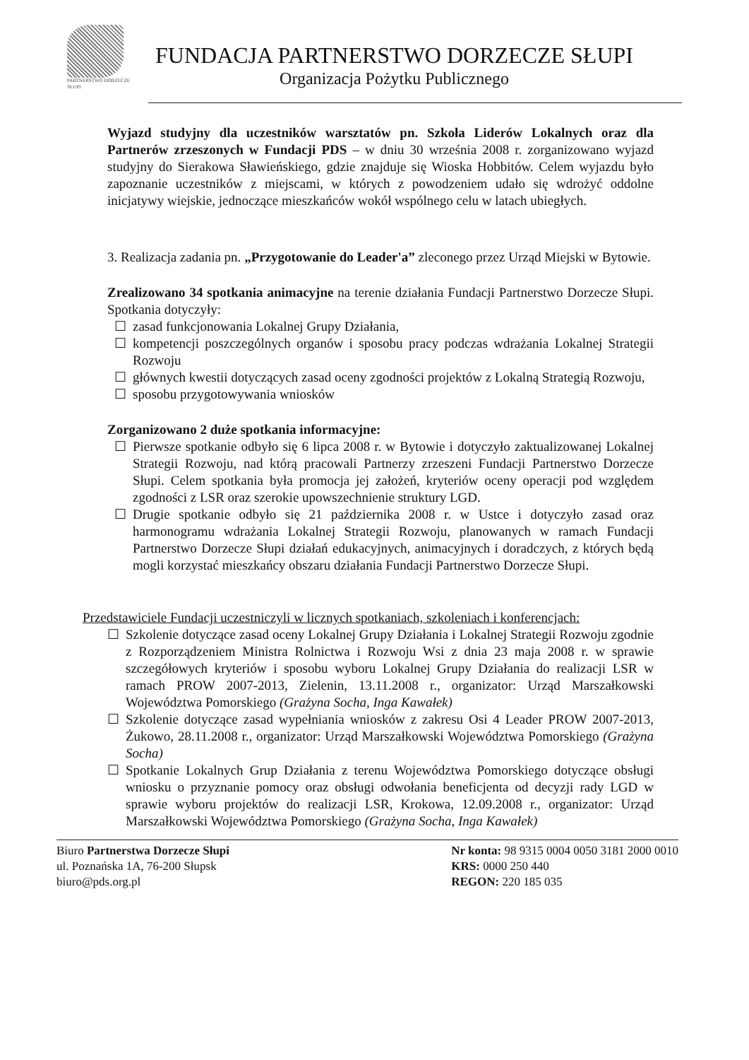PARTNERSTWO DORZECZE SŁUPI
FUNDACJA PARTNERSTWO DORZECZE SŁUPI
Organizacja Pożytku Publicznego
Wyjazd studyjny dla uczestników warsztatów pn. Szkoła Liderów Lokalnych oraz dla Partnerów zrzeszonych w Fundacji PDS – w dniu 30 września 2008 r. zorganizowano wyjazd studyjny do Sierakowa Sławieńskiego, gdzie znajduje się Wioska Hobbitów. Celem wyjazdu było zapoznanie uczestników z miejscami, w których z powodzeniem udało się wdrożyć oddolne inicjatywy wiejskie, jednoczące mieszkańców wokół wspólnego celu w latach ubiegłych.
3. Realizacja zadania pn. „Przygotowanie do Leader'a” zleconego przez Urząd Miejski w Bytowie.
Zrealizowano 34 spotkania animacyjne na terenie działania Fundacji Partnerstwo Dorzecze Słupi. Spotkania dotyczyły:
☐ zasad funkcjonowania Lokalnej Grupy Działania,
☐ kompetencji poszczególnych organów i sposobu pracy podczas wdrażania Lokalnej Strategii Rozwoju
☐ głównych kwestii dotyczących zasad oceny zgodności projektów z Lokalną Strategią Rozwoju,
☐ sposobu przygotowywania wniosków
Zorganizowano 2 duże spotkania informacyjne:
☐ Pierwsze spotkanie odbyło się 6 lipca 2008 r. w Bytowie i dotyczyło zaktualizowanej Lokalnej Strategii Rozwoju, nad którą pracowali Partnerzy zrzeszeni Fundacji Partnerstwo Dorzecze Słupi. Celem spotkania była promocja jej założeń, kryteriów oceny operacji pod względem zgodności z LSR oraz szerokie upowszechnienie struktury LGD.
☐ Drugie spotkanie odbyło się 21 października 2008 r. w Ustce i dotyczyło zasad oraz harmonogramu wdrażania Lokalnej Strategii Rozwoju, planowanych w ramach Fundacji Partnerstwo Dorzecze Słupi działań edukacyjnych, animacyjnych i doradczych, z których będą mogli korzystać mieszkańcy obszaru działania Fundacji Partnerstwo Dorzecze Słupi.
Przedstawiciele Fundacji uczestniczyli w licznych spotkaniach, szkoleniach i konferencjach:
☐ Szkolenie dotyczące zasad oceny Lokalnej Grupy Działania i Lokalnej Strategii Rozwoju zgodnie z Rozporządzeniem Ministra Rolnictwa i Rozwoju Wsi z dnia 23 maja 2008 r. w sprawie szczegółowych kryteriów i sposobu wyboru Lokalnej Grupy Działania do realizacji LSR w ramach PROW 2007-2013, Zielenin, 13.11.2008 r., organizator: Urząd Marszałkowski Województwa Pomorskiego (Grażyna Socha, Inga Kawałek)
☐ Szkolenie dotyczące zasad wypełniania wniosków z zakresu Osi 4 Leader PROW 2007-2013, Żukowo, 28.11.2008 r., organizator: Urząd Marszałkowski Województwa Pomorskiego (Grażyna Socha)
☐ Spotkanie Lokalnych Grup Działania z terenu Województwa Pomorskiego dotyczące obsługi wniosku o przyznanie pomocy oraz obsługi odwołania beneficjenta od decyzji rady LGD w sprawie wyboru projektów do realizacji LSR, Krokowa, 12.09.2008 r., organizator: Urząd Marszałkowski Województwa Pomorskiego (Grażyna Socha, Inga Kawałek)
Biuro Partnerstwa Dorzecze Słupi
ul. Poznańska 1A, 76-200 Słupsk
biuro@pds.org.pl
Nr konta: 98 9315 0004 0050 3181 2000 0010
KRS: 0000 250 440
REGON: 220 185 035